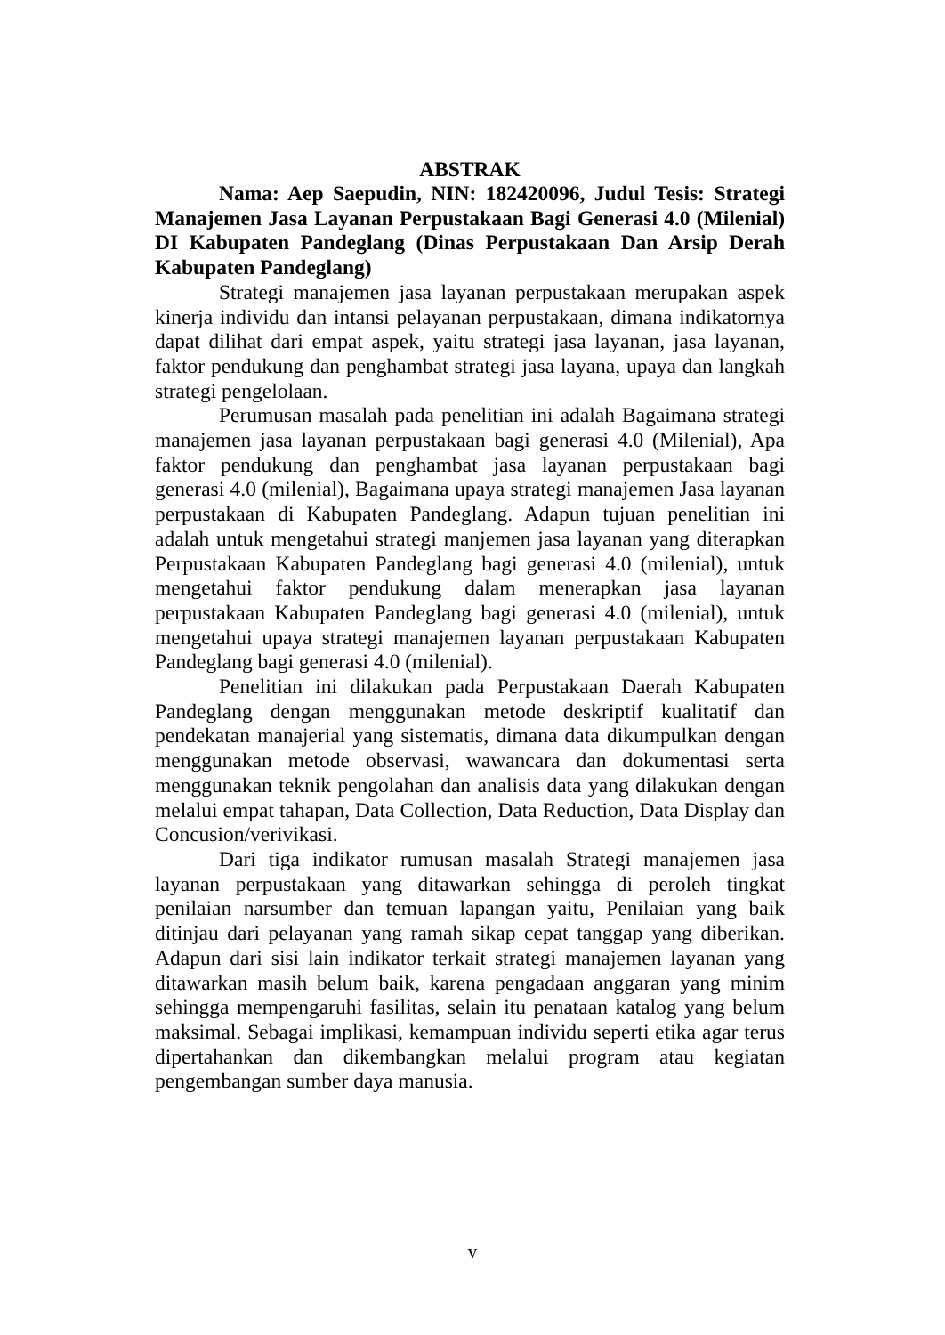ABSTRAK
Nama: Aep Saepudin, NIN: 182420096, Judul Tesis: Strategi Manajemen Jasa Layanan Perpustakaan Bagi Generasi 4.0 (Milenial) DI Kabupaten Pandeglang (Dinas Perpustakaan Dan Arsip Derah Kabupaten Pandeglang)
Strategi manajemen jasa layanan perpustakaan merupakan aspek kinerja individu dan intansi pelayanan perpustakaan, dimana indikatornya dapat dilihat dari empat aspek, yaitu strategi jasa layanan, jasa layanan, faktor pendukung dan penghambat strategi jasa layana, upaya dan langkah strategi pengelolaan.
Perumusan masalah pada penelitian ini adalah Bagaimana strategi manajemen jasa layanan perpustakaan bagi generasi 4.0 (Milenial), Apa faktor pendukung dan penghambat jasa layanan perpustakaan bagi generasi 4.0 (milenial), Bagaimana upaya strategi manajemen Jasa layanan perpustakaan di Kabupaten Pandeglang. Adapun tujuan penelitian ini adalah untuk mengetahui strategi manjemen jasa layanan yang diterapkan Perpustakaan Kabupaten Pandeglang bagi generasi 4.0 (milenial), untuk mengetahui faktor pendukung dalam menerapkan jasa layanan perpustakaan Kabupaten Pandeglang bagi generasi 4.0 (milenial), untuk mengetahui upaya strategi manajemen layanan perpustakaan Kabupaten Pandeglang bagi generasi 4.0 (milenial).
Penelitian ini dilakukan pada Perpustakaan Daerah Kabupaten Pandeglang dengan menggunakan metode deskriptif kualitatif dan pendekatan manajerial yang sistematis, dimana data dikumpulkan dengan menggunakan metode observasi, wawancara dan dokumentasi serta menggunakan teknik pengolahan dan analisis data yang dilakukan dengan melalui empat tahapan, Data Collection, Data Reduction, Data Display dan Concusion/verivikasi.
Dari tiga indikator rumusan masalah Strategi manajemen jasa layanan perpustakaan yang ditawarkan sehingga di peroleh tingkat penilaian narsumber dan temuan lapangan yaitu, Penilaian yang baik ditinjau dari pelayanan yang ramah sikap cepat tanggap yang diberikan. Adapun dari sisi lain indikator terkait strategi manajemen layanan yang ditawarkan masih belum baik, karena pengadaan anggaran yang minim sehingga mempengaruhi fasilitas, selain itu penataan katalog yang belum maksimal. Sebagai implikasi, kemampuan individu seperti etika agar terus dipertahankan dan dikembangkan melalui program atau kegiatan pengembangan sumber daya manusia.
v